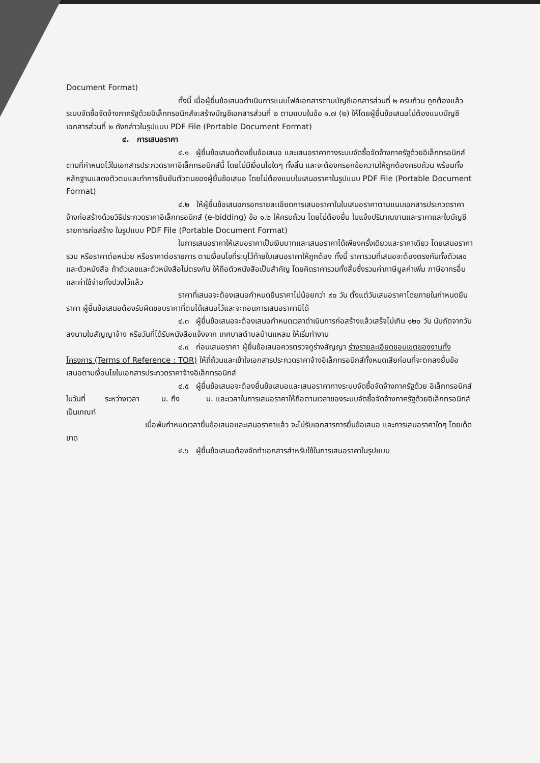Document Format)
ทั้งนี้ เมื่อผู้ยื่นข้อเสนอดำเนินการแนบไฟล์เอกสารตามบัญชีเอกสารส่วนที่ ๒ ครบถ้วน ถูกต้องแล้ว ระบบจัดซื้อจัดจ้างภาครัฐด้วยอิเล็กทรอนิกส์จะสร้างบัญชีเอกสารส่วนที่ ๒ ตามแบบในข้อ ๑.๗ (๒) ให้โดยผู้ยื่นข้อเสนอไม่ต้องแนบบัญชีเอกสารส่วนที่ ๒ ดังกล่าวในรูปแบบ PDF File (Portable Document Format)
๔. การเสนอราคา
๔.๑ ผู้ยื่นข้อเสนอต้องยื่นข้อเสนอ และเสนอราคาทางระบบจัดซื้อจัดจ้างภาครัฐด้วยอิเล็กทรอนิกส์ตามที่กำหนดไว้ในเอกสารประกวดราคาอิเล็กทรอนิกส์นี้ โดยไม่มีเงื่อนไขใดๆ ทั้งสิ้น และจะต้องกรอกข้อความให้ถูกต้องครบถ้วน พร้อมทั้งหลักฐานแสดงตัวตนและทำการยืนยันตัวตนของผู้ยื่นข้อเสนอ โดยไม่ต้องแนบใบเสนอราคาในรูปแบบ PDF File (Portable Document Format)
๔.๒ ให้ผู้ยื่นข้อเสนอกรอกรายละเอียดการเสนอราคาในใบเสนอราคาตามแนบเอกสารประกวดราคาจ้างก่อสร้างด้วยวิธีประกวดราคาอิเล็กทรอนิกส์ (e-bidding) ข้อ ๑.๒ ให้ครบถ้วน โดยไม่ต้องยื่น ใบแจ้งปริมาณงานและราคาและใบบัญชีรายการก่อสร้าง ในรูปแบบ PDF File (Portable Document Format)
ในการเสนอราคาให้เสนอราคาเป็นเงินบาทและเสนอราคาได้เพียงครั้งเดียวและราคาเดียว โดยเสนอราคารวม หรือราคาต่อหน่วย หรือราคาต่อรายการ ตามเงื่อนไขที่ระบุไว้ท้ายใบเสนอราคาให้ถูกต้อง ทั้งนี้ ราคารวมที่เสนอจะต้องตรงกันทั้งตัวเลขและตัวหนังสือ ถ้าตัวเลขและตัวหนังสือไม่ตรงกัน ให้ถือตัวหนังสือเป็นสำคัญ โดยคิดราคารวมทั้งสิ้นซึ่งรวมค่าภาษีมูลค่าเพิ่ม ภาษีอากรอื่น และค่าใช้จ่ายทั้งปวงไว้แล้ว
ราคาที่เสนอจะต้องเสนอกำหนดยืนราคาไม่น้อยกว่า ๙๐ วัน ตั้งแต่วันเสนอราคาโดยภายในกำหนดยืนราคา ผู้ยื่นข้อเสนอต้องรับผิดชอบราคาที่ตนได้เสนอไว้และจะถอนการเสนอราคามิได้
๔.๓ ผู้ยื่นข้อเสนอจะต้องเสนอกำหนดเวลาดำเนินการก่อสร้างแล้วเสร็จไม่เกิน ๑๒๐ วัน นับถัดจากวันลงนามในสัญญาจ้าง หรือวันที่ได้รับหนังสือแจ้งจาก เทศบาลตำบลบ้านแหลม ให้เริ่มทำงาน
๔.๔ ก่อนเสนอราคา ผู้ยื่นข้อเสนอควรตรวจดูร่างสัญญา ร่างรายละเอียดขอบเขตของงานทั้งโครงการ (Terms of Reference : TOR) ให้ถี่ถ้วนและเข้าใจเอกสารประกวดราคาจ้างอิเล็กทรอนิกส์ทั้งหมดเสียก่อนที่จะตกลงยื่นข้อเสนอตามเงื่อนไขในเอกสารประกวดราคาจ้างอิเล็กทรอนิกส์
๔.๕ ผู้ยื่นข้อเสนอจะต้องยื่นข้อเสนอและเสนอราคาทางระบบจัดซื้อจัดจ้างภาครัฐด้วย อิเล็กทรอนิกส์ในวันที่ ระหว่างเวลา น. ถึง น. และเวลาในการเสนอราคาให้ถือตามเวลาของระบบจัดซื้อจัดจ้างภาครัฐด้วยอิเล็กทรอนิกส์เป็นเกณฑ์
เมื่อพ้นกำหนดเวลายื่นข้อเสนอและเสนอราคาแล้ว จะไม่รับเอกสารการยื่นข้อเสนอ และการเสนอราคาใดๆ โดยเด็ดขาด
๔.๖ ผู้ยื่นข้อเสนอต้องจัดทำเอกสารสำหรับใช้ในการเสนอราคาในรูปแบบ